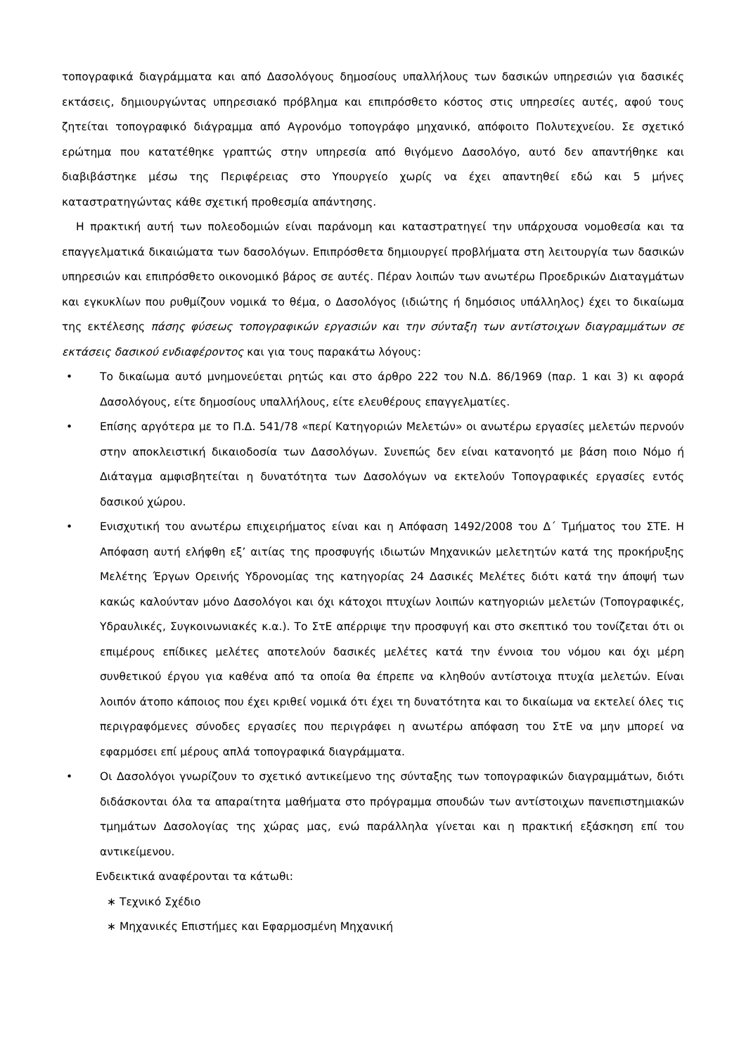τοπογραφικά διαγράμματα και από Δασολόγους δημοσίους υπαλλήλους των δασικών υπηρεσιών για δασικές εκτάσεις, δημιουργώντας υπηρεσιακό πρόβλημα και επιπρόσθετο κόστος στις υπηρεσίες αυτές, αφού τους ζητείται τοπογραφικό διάγραμμα από Αγρονόμο τοπογράφο μηχανικό, απόφοιτο Πολυτεχνείου. Σε σχετικό ερώτημα που κατατέθηκε γραπτώς στην υπηρεσία από θιγόμενο Δασολόγο, αυτό δεν απαντήθηκε και διαβιβάστηκε μέσω της Περιφέρειας στο Υπουργείο χωρίς να έχει απαντηθεί εδώ και 5 μήνες καταστρατηγώντας κάθε σχετική προθεσμία απάντησης.
Η πρακτική αυτή των πολεοδομιών είναι παράνομη και καταστρατηγεί την υπάρχουσα νομοθεσία και τα επαγγελματικά δικαιώματα των δασολόγων. Επιπρόσθετα δημιουργεί προβλήματα στη λειτουργία των δασικών υπηρεσιών και επιπρόσθετο οικονομικό βάρος σε αυτές. Πέραν λοιπών των ανωτέρω Προεδρικών Διαταγμάτων και εγκυκλίων που ρυθμίζουν νομικά το θέμα, ο Δασολόγος (ιδιώτης ή δημόσιος υπάλληλος) έχει το δικαίωμα της εκτέλεσης πάσης φύσεως τοπογραφικών εργασιών και την σύνταξη των αντίστοιχων διαγραμμάτων σε εκτάσεις δασικού ενδιαφέροντος και για τους παρακάτω λόγους:
• Το δικαίωμα αυτό μνημονεύεται ρητώς και στο άρθρο 222 του Ν.Δ. 86/1969 (παρ. 1 και 3) κι αφορά Δασολόγους, είτε δημοσίους υπαλλήλους, είτε ελευθέρους επαγγελματίες.
• Επίσης αργότερα με το Π.Δ. 541/78 «περί Κατηγοριών Μελετών» οι ανωτέρω εργασίες μελετών περνούν στην αποκλειστική δικαιοδοσία των Δασολόγων. Συνεπώς δεν είναι κατανοητό με βάση ποιο Νόμο ή Διάταγμα αμφισβητείται η δυνατότητα των Δασολόγων να εκτελούν Τοπογραφικές εργασίες εντός δασικού χώρου.
• Ενισχυτική του ανωτέρω επιχειρήματος είναι και η Απόφαση 1492/2008 του Δ΄ Τμήματος του ΣΤΕ. Η Απόφαση αυτή ελήφθη εξ’ αιτίας της προσφυγής ιδιωτών Μηχανικών μελετητών κατά της προκήρυξης Μελέτης Έργων Ορεινής Υδρονομίας της κατηγορίας 24 Δασικές Μελέτες διότι κατά την άποψή των κακώς καλούνταν μόνο Δασολόγοι και όχι κάτοχοι πτυχίων λοιπών κατηγοριών μελετών (Τοπογραφικές, Υδραυλικές, Συγκοινωνιακές κ.α.). Το ΣτΕ απέρριψε την προσφυγή και στο σκεπτικό του τονίζεται ότι οι επιμέρους επίδικες μελέτες αποτελούν δασικές μελέτες κατά την έννοια του νόμου και όχι μέρη συνθετικού έργου για καθένα από τα οποία θα έπρεπε να κληθούν αντίστοιχα πτυχία μελετών. Είναι λοιπόν άτοπο κάποιος που έχει κριθεί νομικά ότι έχει τη δυνατότητα και το δικαίωμα να εκτελεί όλες τις περιγραφόμενες σύνοδες εργασίες που περιγράφει η ανωτέρω απόφαση του ΣτΕ να μην μπορεί να εφαρμόσει επί μέρους απλά τοπογραφικά διαγράμματα.
• Οι Δασολόγοι γνωρίζουν το σχετικό αντικείμενο της σύνταξης των τοπογραφικών διαγραμμάτων, διότι διδάσκονται όλα τα απαραίτητα μαθήματα στο πρόγραμμα σπουδών των αντίστοιχων πανεπιστημιακών τμημάτων Δασολογίας της χώρας μας, ενώ παράλληλα γίνεται και η πρακτική εξάσκηση επί του αντικείμενου.
Ενδεικτικά αναφέρονται τα κάτωθι:
∗ Τεχνικό Σχέδιο
∗ Μηχανικές Επιστήμες και Εφαρμοσμένη Μηχανική